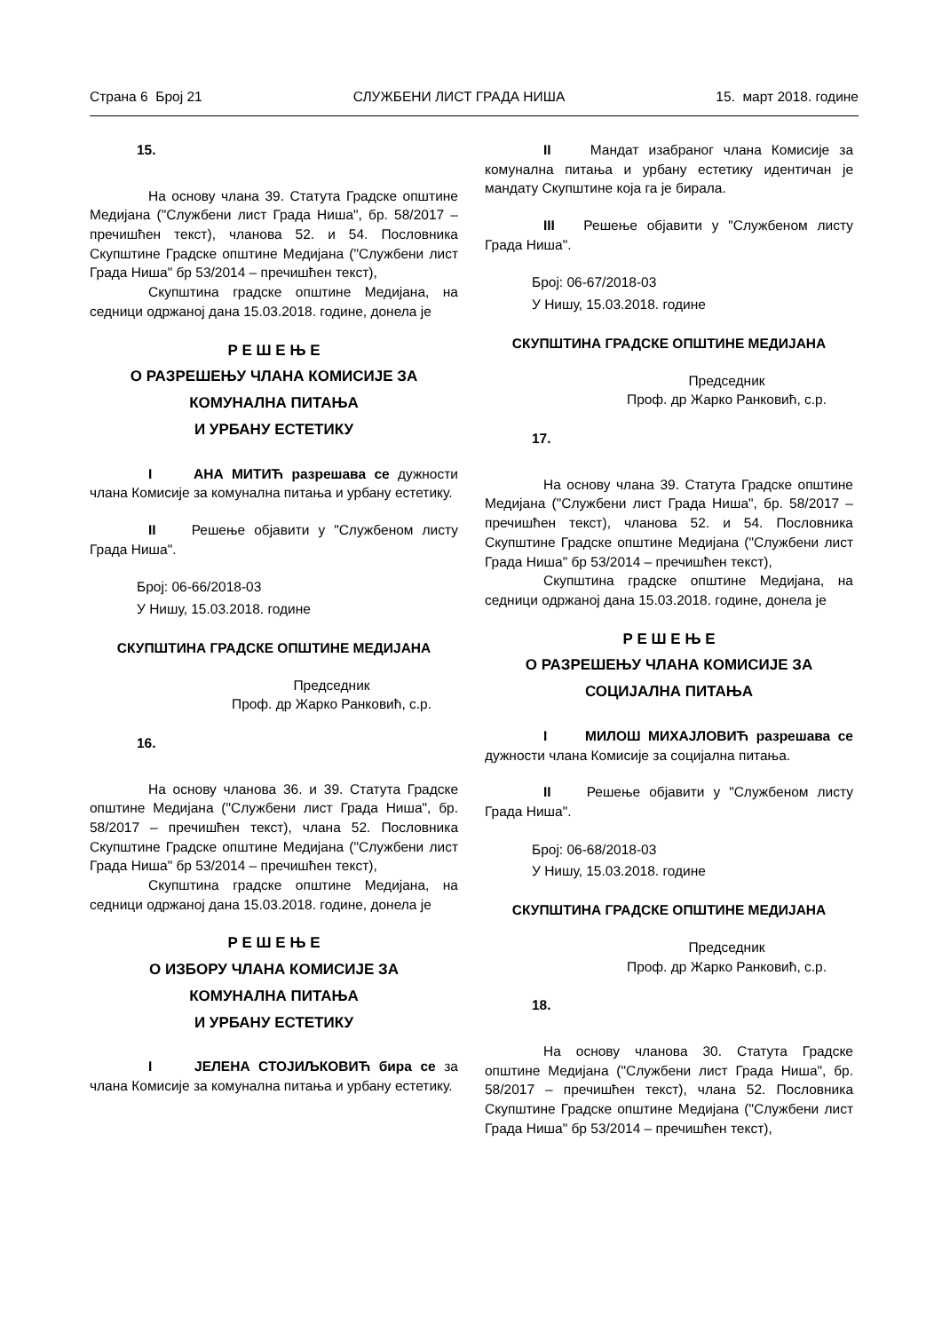Страна 6 Број 21 СЛУЖБЕНИ ЛИСТ ГРАДА НИША 15. март 2018. године
15.
На основу члана 39. Статута Градске општине Медијана ("Службени лист Града Ниша", бр. 58/2017 – пречишћен текст), чланова 52. и 54. Пословника Скупштине Градске општине Медијана ("Службени лист Града Ниша" бр 53/2014 – пречишћен текст),
Скупштина градске општине Медијана, на седници одржаној дана 15.03.2018. године, донела је
Р Е Ш Е Њ Е
О РАЗРЕШЕЊУ ЧЛАНА КОМИСИЈЕ ЗА
КОМУНАЛНА ПИТАЊА
И УРБАНУ ЕСТЕТИКУ
I АНА МИТИЋ разрешава се дужности члана Комисије за комунална питања и урбану естетику.
II Решење објавити у "Службеном листу Града Ниша".
Број: 06-66/2018-03
У Нишу, 15.03.2018. године
СКУПШТИНА ГРАДСКЕ ОПШТИНЕ МЕДИЈАНА
Председник
Проф. др Жарко Ранковић, с.р.
16.
На основу чланова 36. и 39. Статута Градске општине Медијана ("Службени лист Града Ниша", бр. 58/2017 – пречишћен текст), члана 52. Пословника Скупштине Градске општине Медијана ("Службени лист Града Ниша" бр 53/2014 – пречишћен текст),
Скупштина градске општине Медијана, на седници одржаној дана 15.03.2018. године, донела је
Р Е Ш Е Њ Е
О ИЗБОРУ ЧЛАНА КОМИСИЈЕ ЗА
КОМУНАЛНА ПИТАЊА
И УРБАНУ ЕСТЕТИКУ
I ЈЕЛЕНА СТОЈИЉКОВИЋ бира се за члана Комисије за комунална питања и урбану естетику.
II Мандат изабраног члана Комисије за комунална питања и урбану естетику идентичан је мандату Скупштине која га је бирала.
III Решење објавити у "Службеном листу Града Ниша".
Број: 06-67/2018-03
У Нишу, 15.03.2018. године
СКУПШТИНА ГРАДСКЕ ОПШТИНЕ МЕДИЈАНА
Председник
Проф. др Жарко Ранковић, с.р.
17.
На основу члана 39. Статута Градске општине Медијана ("Службени лист Града Ниша", бр. 58/2017 – пречишћен текст), чланова 52. и 54. Пословника Скупштине Градске општине Медијана ("Службени лист Града Ниша" бр 53/2014 – пречишћен текст),
Скупштина градске општине Медијана, на седници одржаној дана 15.03.2018. године, донела је
Р Е Ш Е Њ Е
О РАЗРЕШЕЊУ ЧЛАНА КОМИСИЈЕ ЗА
СОЦИЈАЛНА ПИТАЊА
I МИЛОШ МИХАЈЛОВИЋ разрешава се дужности члана Комисије за социјална питања.
II Решење објавити у "Службеном листу Града Ниша".
Број: 06-68/2018-03
У Нишу, 15.03.2018. године
СКУПШТИНА ГРАДСКЕ ОПШТИНЕ МЕДИЈАНА
Председник
Проф. др Жарко Ранковић, с.р.
18.
На основу чланова 30. Статута Градске општине Медијана ("Службени лист Града Ниша", бр. 58/2017 – пречишћен текст), члана 52. Пословника Скупштине Градске општине Медијана ("Службени лист Града Ниша" бр 53/2014 – пречишћен текст),